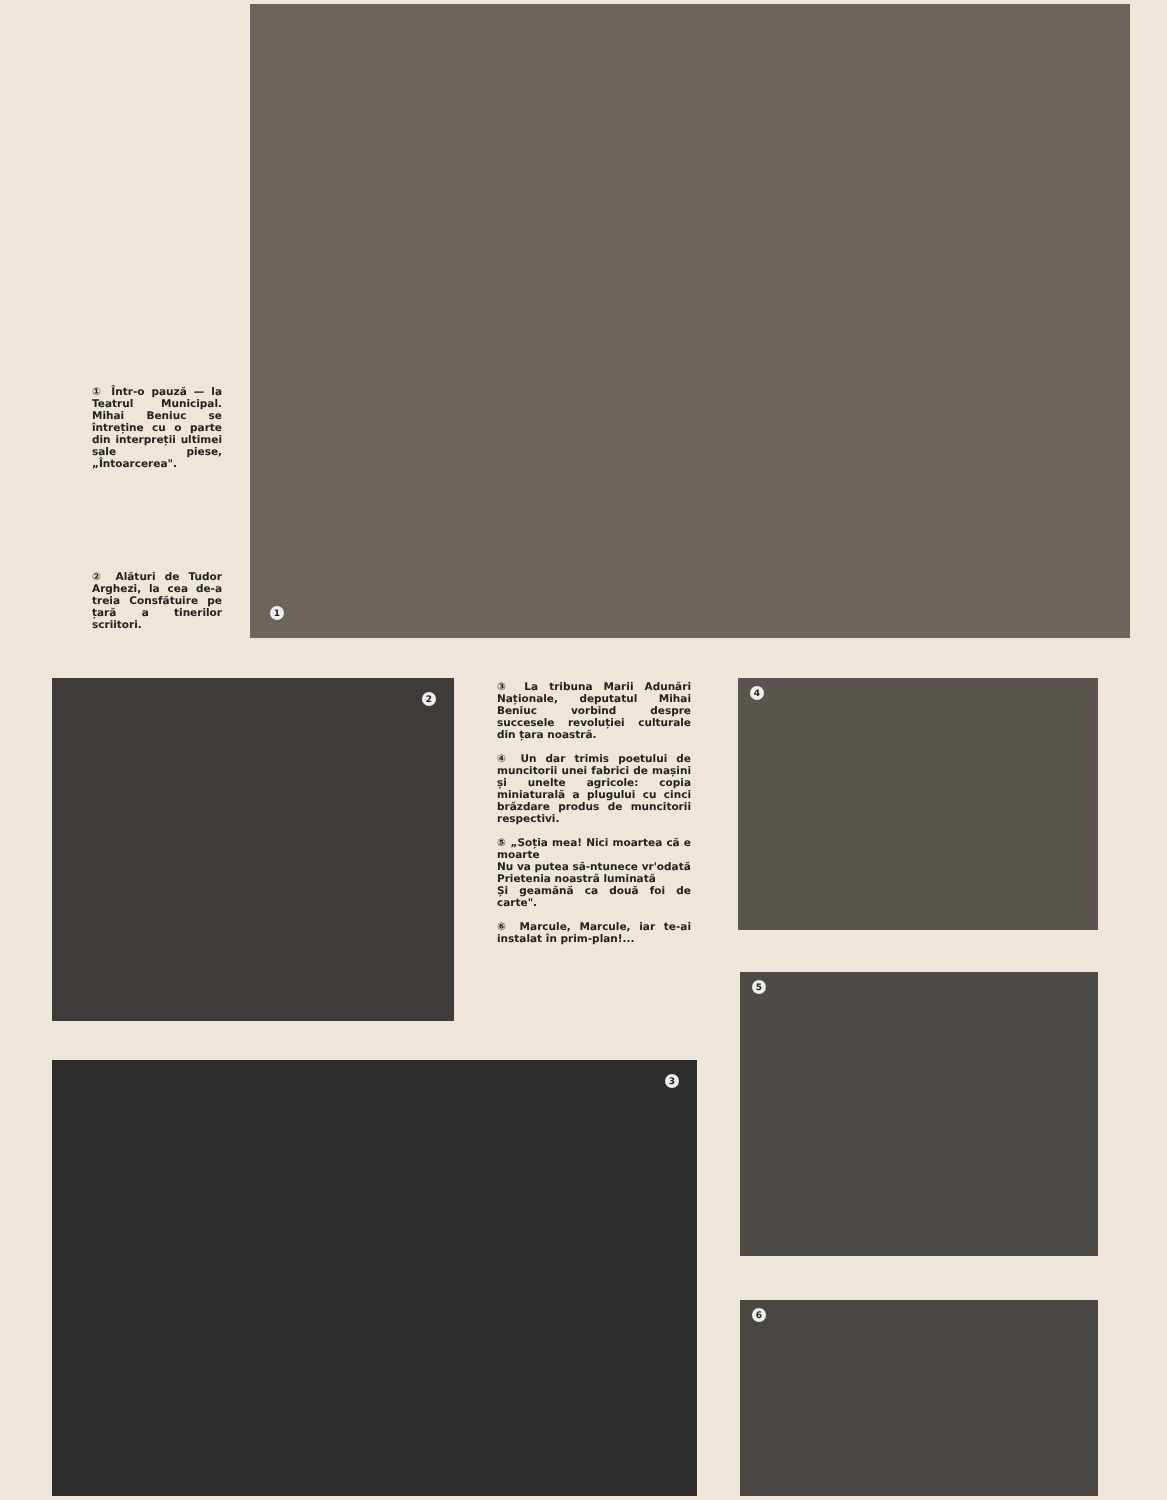① Într-o pauză — la Teatrul Municipal. Mihai Beniuc se întreține cu o parte din interpreții ultimei sale piese, „Întoarcerea".
② Alături de Tudor Arghezi, la cea de-a treia Consfătuire pe țară a tinerilor scriitori.
1
2
③ La tribuna Marii Adunări Naționale, deputatul Mihai Beniuc vorbind despre succesele revoluției culturale din țara noastră.
④ Un dar trimis poetului de muncitorii unei fabrici de mașini și unelte agricole: copia miniaturală a plugului cu cinci brăzdare produs de muncitorii respectivi.
⑤ „Soția mea! Nici moartea că e moarte
Nu va putea să-ntunece vr'odată
Prietenia noastră luminată
Și geamănă ca două foi de carte".
⑥ Marcule, Marcule, iar te-ai instalat în prim-plan!...
4
5
3
6